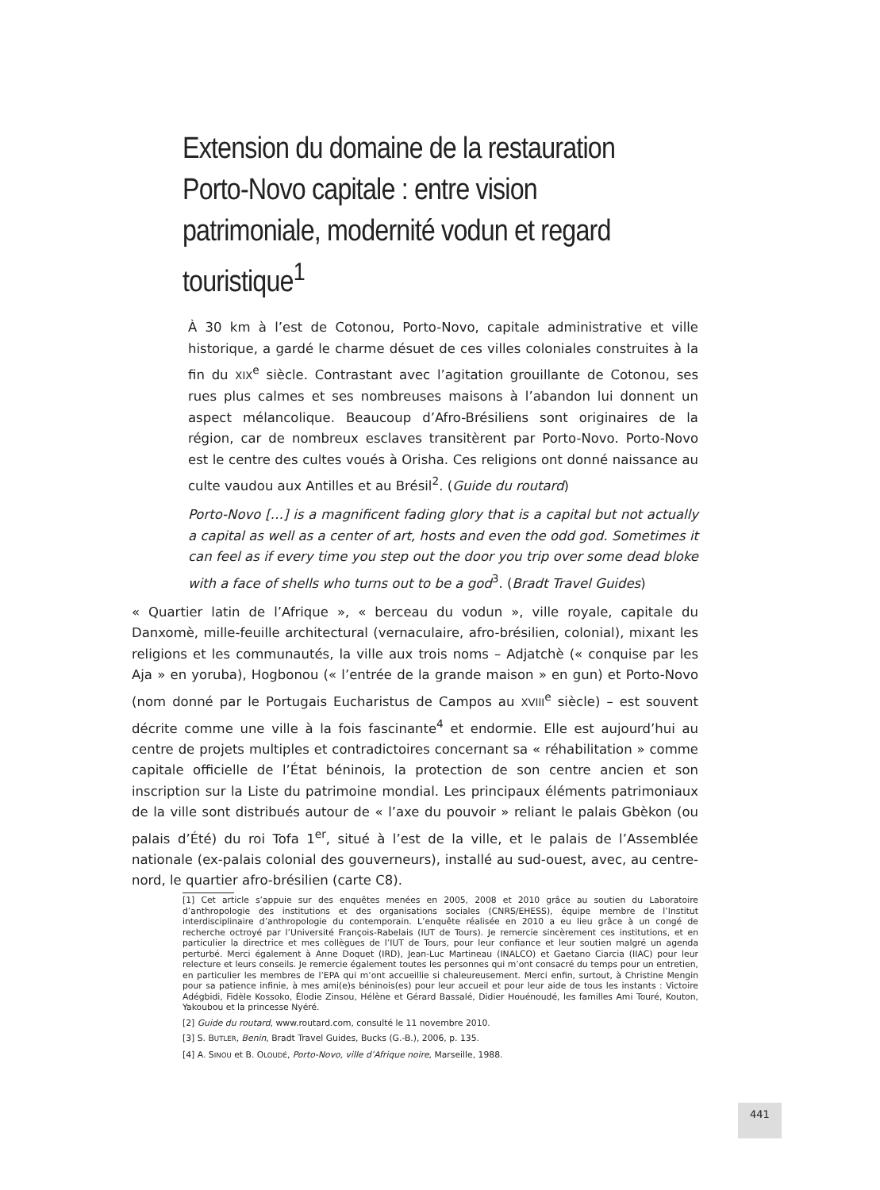Extension du domaine de la restauration
Porto-Novo capitale : entre vision patrimoniale, modernité vodun et regard touristique<sup>1</sup>
À 30 km à l’est de Cotonou, Porto-Novo, capitale administrative et ville historique, a gardé le charme désuet de ces villes coloniales construites à la fin du XIX<sup>e</sup> siècle. Contrastant avec l’agitation grouillante de Cotonou, ses rues plus calmes et ses nombreuses maisons à l’abandon lui donnent un aspect mélancolique. Beaucoup d’Afro-Brésiliens sont originaires de la région, car de nombreux esclaves transitèrent par Porto-Novo. Porto-Novo est le centre des cultes voués à Orisha. Ces religions ont donné naissance au culte vaudou aux Antilles et au Brésil<sup>2</sup>. (Guide du routard)
Porto-Novo […] is a magnificent fading glory that is a capital but not actually a capital as well as a center of art, hosts and even the odd god. Sometimes it can feel as if every time you step out the door you trip over some dead bloke with a face of shells who turns out to be a god<sup>3</sup>. (Bradt Travel Guides)
« Quartier latin de l’Afrique », « berceau du vodun », ville royale, capitale du Danxomè, mille-feuille architectural (vernaculaire, afro-brésilien, colonial), mixant les religions et les communautés, la ville aux trois noms – Adjatchè (« conquise par les Aja » en yoruba), Hogbonou (« l’entrée de la grande maison » en gun) et Porto-Novo (nom donné par le Portugais Eucharistus de Campos au XVIII<sup>e</sup> siècle) – est souvent décrite comme une ville à la fois fascinante<sup>4</sup> et endormie. Elle est aujourd’hui au centre de projets multiples et contradictoires concernant sa « réhabilitation » comme capitale officielle de l’État béninois, la protection de son centre ancien et son inscription sur la Liste du patrimoine mondial. Les principaux éléments patrimoniaux de la ville sont distribués autour de « l’axe du pouvoir » reliant le palais Gbèkon (ou palais d’Été) du roi Tofa 1<sup>er</sup>, situé à l’est de la ville, et le palais de l’Assemblée nationale (ex-palais colonial des gouverneurs), installé au sud-ouest, avec, au centre-nord, le quartier afro-brésilien (carte C8).
[1] Cet article s’appuie sur des enquêtes menées en 2005, 2008 et 2010 grâce au soutien du Laboratoire d’anthropologie des institutions et des organisations sociales (CNRS/EHESS), équipe membre de l’Institut interdisciplinaire d’anthropologie du contemporain. L’enquête réalisée en 2010 a eu lieu grâce à un congé de recherche octroyé par l’Université François-Rabelais (IUT de Tours). Je remercie sincèrement ces institutions, et en particulier la directrice et mes collègues de l’IUT de Tours, pour leur confiance et leur soutien malgré un agenda perturbé. Merci également à Anne Doquet (IRD), Jean-Luc Martineau (INALCO) et Gaetano Ciarcia (IIAC) pour leur relecture et leurs conseils. Je remercie également toutes les personnes qui m’ont consacré du temps pour un entretien, en particulier les membres de l’EPA qui m’ont accueillie si chaleureusement. Merci enfin, surtout, à Christine Mengin pour sa patience infinie, à mes ami(e)s béninois(es) pour leur accueil et pour leur aide de tous les instants : Victoire Adégbidi, Fidèle Kossoko, Élodie Zinsou, Hélène et Gérard Bassalé, Didier Houénoudé, les familles Ami Touré, Kouton, Yakoubou et la princesse Nyéré.
[2] Guide du routard, www.routard.com, consulté le 11 novembre 2010.
[3] S. BUTLER, Benin, Bradt Travel Guides, Bucks (G.-B.), 2006, p. 135.
[4] A. SINOU et B. OLOUDÉ, Porto-Novo, ville d’Afrique noire, Marseille, 1988.
441